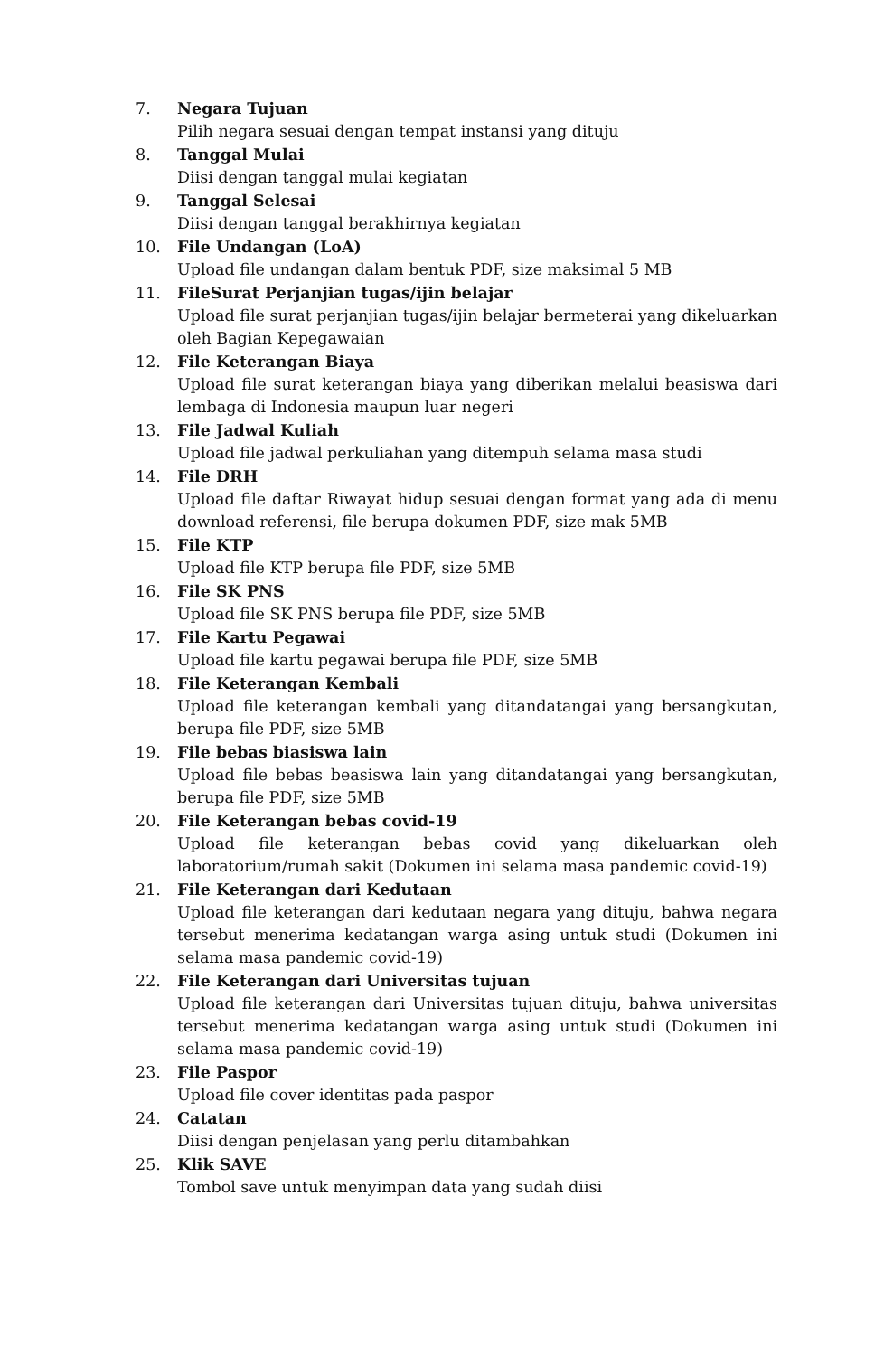7. Negara Tujuan
Pilih negara sesuai dengan tempat instansi yang dituju
8. Tanggal Mulai
Diisi dengan tanggal mulai kegiatan
9. Tanggal Selesai
Diisi dengan tanggal berakhirnya kegiatan
10. File Undangan (LoA)
Upload file undangan dalam bentuk PDF, size maksimal 5 MB
11. FileSurat Perjanjian tugas/ijin belajar
Upload file surat perjanjian tugas/ijin belajar bermeterai yang dikeluarkan oleh Bagian Kepegawaian
12. File Keterangan Biaya
Upload file surat keterangan biaya yang diberikan melalui beasiswa dari lembaga di Indonesia maupun luar negeri
13. File Jadwal Kuliah
Upload file jadwal perkuliahan yang ditempuh selama masa studi
14. File DRH
Upload file daftar Riwayat hidup sesuai dengan format yang ada di menu download referensi, file berupa dokumen PDF, size mak 5MB
15. File KTP
Upload file KTP berupa file PDF, size 5MB
16. File SK PNS
Upload file SK PNS berupa file PDF, size 5MB
17. File Kartu Pegawai
Upload file kartu pegawai berupa file PDF, size 5MB
18. File Keterangan Kembali
Upload file keterangan kembali yang ditandatangai yang bersangkutan, berupa file PDF, size 5MB
19. File bebas biasiswa lain
Upload file bebas beasiswa lain yang ditandatangai yang bersangkutan, berupa file PDF, size 5MB
20. File Keterangan bebas covid-19
Upload file keterangan bebas covid yang dikeluarkan oleh laboratorium/rumah sakit (Dokumen ini selama masa pandemic covid-19)
21. File Keterangan dari Kedutaan
Upload file keterangan dari kedutaan negara yang dituju, bahwa negara tersebut menerima kedatangan warga asing untuk studi (Dokumen ini selama masa pandemic covid-19)
22. File Keterangan dari Universitas tujuan
Upload file keterangan dari Universitas tujuan dituju, bahwa universitas tersebut menerima kedatangan warga asing untuk studi (Dokumen ini selama masa pandemic covid-19)
23. File Paspor
Upload file cover identitas pada paspor
24. Catatan
Diisi dengan penjelasan yang perlu ditambahkan
25. Klik SAVE
Tombol save untuk menyimpan data yang sudah diisi